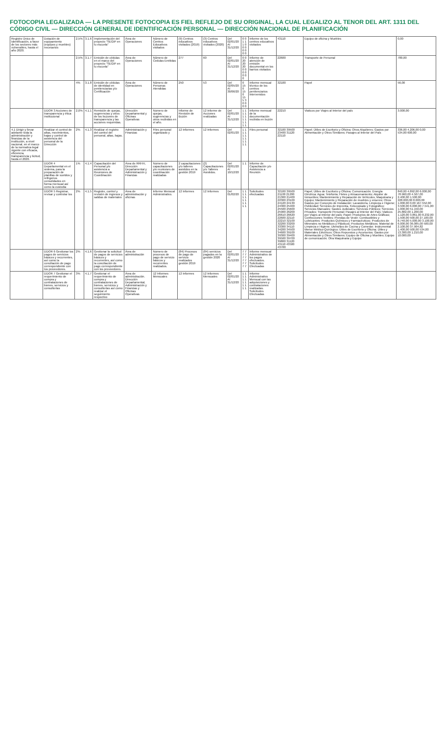FOTOCOPIA LEGALIZADA — LA PRESENTE FOTOCOPIA ES FIEL REFLEJO DE SU ORIGINAL, LA CUAL LEGALIZO AL TENOR DEL ART. 1311 DEL CÓDIGO CIVIL — DIRECCIÓN GENERAL DE IDENTIFICACIÓN PERSONAL — DIRECCIÓN NACIONAL DE PLANIFICACIÓN
| Registro Único de Identificación, a favor de los sectores más vulnerables, hasta el año 2020. | Dotación de equipamiento (equipos y muebles) necesarios | 2,5% | 3.1.6 | Implementación del proyecto "SEGIP en tu escuela" | Área de Operaciones | Número de Centros Educativos visitados | (9) Centros educativos visitados (2019) | (3) Centros educativos visitados (2020) | Del 02/01/20 Al 31/12/20 | 0 0 1 1 1 0 0 0 0 0 0 0 | Informe de los centros educativos visitados | 43110 | Equipo de oficina y Muebles | 0,00 |
| | | 2,5% | 3.1.7 | Emisión de cédulas en el marco del proyecto "SEGIP en tu escuela" | Área de Operaciones | Número de Cedulas Emitidas | 277 | 60 | Del 02/01/20 Al 31/12/20 | 0 0 20 20 20 0 0 0 0 0 0 0 | Informe de atención de emisión documental en los barrios visitados | 22600 | Transporte de Personal | 780,00 |
| | | 4% | 3.1.8 | Emisión de cédulas de identidad en penitenciarias y/o Certificación | Área de Operaciones | Número de Personas Atendidas | 250 | 53 | Del 02/05/20 Al 30/06/20 | 0 15 0 15 0 15 5 3 0 0 0 0 | Informe mensual técnico de los centros penitenciarios intervenidos | 32100 | Papel | 56,00 |
| | DDOR 3 Acciones de transparencia y ética institucional | 2,0% | 4.1.1 | Remisión de quejas, sugerencias y otros de los buzones de transparencia y las acciones requeridas. | Dirección Departamental y Oficinas Operativas | Numero de quejas, sugerencias y otros recibidas en el año. | Informe de Revisión de Buzón | 12 Informe de Acciones realizadas | Del 02/01/20 Al 31/12/20 | 1 1 1 1 1 1 1 1 1 1 1 1 | Informe mensual de la documentación recibida en buzón | 22210 | Viaticos por Viajes al Interior del país | 3.000,00 |
| 4.1 Dirigir y llevar adelante toda la administración y finanzas de la institución, a nivel nacional, en el marco de la normativa legal vigente con eficacia, eficiencia, transparencia y licitud, hasta el 2020. | Realizar el control de altas, movimientos, bajas y control de asistencia del personal de la Dirección | 2% | 4.1.3 | Realizar el registro del control del personal, altas, bajas. | Administración y Finanzas | Files personal organizado y | 12 Informes | 12 Informes | Del 02/01/20 | 1 1 1 1 1 1 1 1 1 1 1 1 | Files personal | 32100 39500 23400 31120 22110 | Papel; Útiles de Escritorio y Oficina; Otros Alquileres; Gastos por Alimentación y Otros Similares; Pasajes al Interior del País | 336,00 4.206,00 0,00 534,00 600,00 |
| | DDOR 4 Departamental en el sistema, para la preparación de planillas de sueldos y refrigerios consolidados en forma mensual así como la custodia | 1% | 4.1.4 | Capacitación del Personal y/o asistencia a Reuniones de Coordinación | Área de RRHH, Dirección Departamental y Administración y Finanzas | Numero de capacitaciones y/o reuniones de coordinación realizadas | 2 capacitaciones y/o talleres asistidos en la gestión 2019 | (2) Capacitaciones y/o Talleres Asistidos. | Del 02/01/20 Al 10/12/20 | 1 1 | Informe de Capacitación y/o Asistencia a Reunión | | | |
| | DDOR 5 Registrar, revisar y controlar los | 2% | 4.1.5 | Registro, control y revisión de ingresos y salidas de materiales | Área de administración y oficinas | Informe Mensual Administrativo. | 12 Informes | 12 Informes | Del 01/02/20 | 1 1 1 1 1 1 1 1 1 1 1 1 | Solicitudes efectuadas | 32100 39500 21100 21200 21300 21400 22300 23100 24120 24130 24300 25400 25500 25600 25900 26200 26610 26620 22600 22110 22210 32100 32200 33200 33300 34110 34200 34500 34600 39100 39300 39400 39500 39700 39800 31120 43110 43500 43700 | Papel; Útiles de Escritorio y Oficina; Comunicación; Energía Eléctrica; Agua; Telefonía; Fletes y Almacenamiento; Alquiler de Inmuebles; Mantenimiento y Reparación de Vehículos, Maquinaria y Equipo; Mantenimiento y Reparación de muebles y enseres; Otros Gastos por Concepto de Instalación; Lavandería, Limpieza e Higiene; Publicidad; Servicios de Imprenta, Fotocopiado y Fotográfico; Servicios Manuales; Gastos Judiciales; Servicios Públicos; Servicios Privados; Transporte Personal; Pasajes al Interior del País; Viaticos por Viajes al Interior del país; Papel; Productos de Artes Gráficas; Confecciones Textiles; Prendas de Vestir; Combustibles y Lubricantes; Productos Químicos y Farmacéuticos; Productos de Minerales no Metálicos y Plásticos; Productos Metálicos; Material de Limpieza e Higiene; Utensilios de Cocina y Comedor; Instrumental Menor Médico-Quirúrgico; Útiles de Escritorio y Oficina; Útiles y Materiales Eléctricos; Otros Repuestos y Accesorios; Gastos por Alimentación y Otros Similares; Equipo de Oficina y Muebles; Equipo de comunicación; Otra Maquinaria y Equipo | 840,00 4.892,00 6.000,00 78.960,00 4.507,00 2.400,00 1.500,00 228.000,00 8.000,00 1.000,00 0,00 167.552,00 3.500,00 6.000,00 7.541,00 1.000,00 51.150,00 25.882,00 1.200,00 1.120,00 3.861,00 8.232,00 1.500,00 500,00 27.100,00 8.740,00 5.000,00 3.100,00 6.000,00 36.085,00 500,00 2.100,00 37.904,82 1.400,00 500,00 534,00 13.300,00 1.210,00 10.000,00 |
| | DDOR 6 Gestionar los pagos de servicios básicos y recurrentes, así como la conciliación de pago correspondiente con los proveedores. | 2% | 4.1.6 | Gestionar la solicitud de pagos de servicios básicos y recurrentes, así como la conciliación de pago correspondiente con los proveedores. | Área de administración | Numero de procesos de pago de servicio básicos y recurrentes realizados. | (84) Procesos de pago de servicio realizados gestión 2019 | (84) servicios pagados en la gestión 2020 | Del 02/01/20 Al 31/12/20 | 7 7 7 7 7 7 7 7 7 7 7 7 | Informe mensual Administrativo de los pagos efectuados. Solicitudes Efectuadas | | | |
| | DDOR 7 Gestionar el requerimiento de compra y contrataciones de bienes, servicios y consultorías | 3% | 4.1.7 | Gestionar el requerimiento de compra y contrataciones de bienes, servicios y consultorías así como realizar el seguimiento respectivo | Área de administración. Dirección Departamental, Administración y Finanzas y Oficinas Operativas | 12 Informes Mensuales | 12 Informes | 12 Informes Mensuales | Del 02/01/20 Al 31/12/20 | 1 1 1 1 1 1 1 1 1 1 1 1 | Informe Administrativo Mensual con las adquisiciones y contrataciones realizadas. Solicitudes Efectuadas | | | |